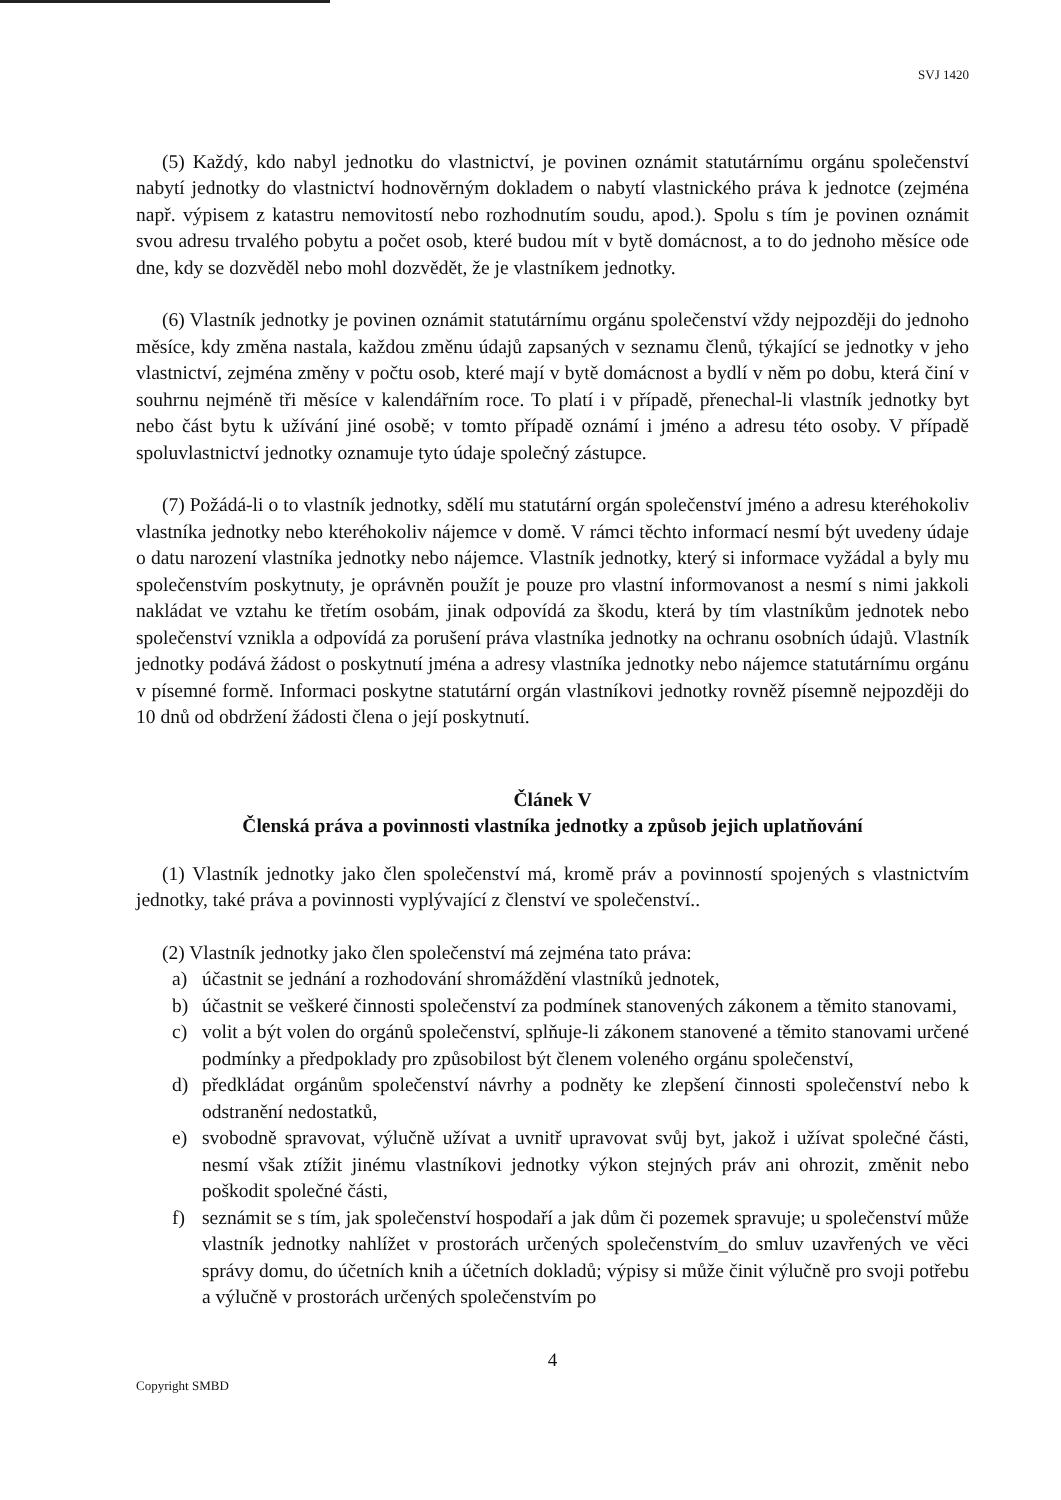SVJ 1420
(5) Každý, kdo nabyl jednotku do vlastnictví, je povinen oznámit statutárnímu orgánu společenství nabytí jednotky do vlastnictví hodnověrným dokladem o nabytí vlastnického práva k jednotce (zejména např. výpisem z katastru nemovitostí nebo rozhodnutím soudu, apod.). Spolu s tím je povinen oznámit svou adresu trvalého pobytu a počet osob, které budou mít v bytě domácnost, a to do jednoho měsíce ode dne, kdy se dozvěděl nebo mohl dozvědět, že je vlastníkem jednotky.
(6) Vlastník jednotky je povinen oznámit statutárnímu orgánu společenství vždy nejpozději do jednoho měsíce, kdy změna nastala, každou změnu údajů zapsaných v seznamu členů, týkající se jednotky v jeho vlastnictví, zejména změny v počtu osob, které mají v bytě domácnost a bydlí v něm po dobu, která činí v souhrnu nejméně tři měsíce v kalendářním roce. To platí i v případě, přenechal-li vlastník jednotky byt nebo část bytu k užívání jiné osobě; v tomto případě oznámí i jméno a adresu této osoby. V případě spoluvlastnictví jednotky oznamuje tyto údaje společný zástupce.
(7) Požádá-li o to vlastník jednotky, sdělí mu statutární orgán společenství jméno a adresu kteréhokoliv vlastníka jednotky nebo kteréhokoliv nájemce v domě. V rámci těchto informací nesmí být uvedeny údaje o datu narození vlastníka jednotky nebo nájemce. Vlastník jednotky, který si informace vyžádal a byly mu společenstvím poskytnuty, je oprávněn použít je pouze pro vlastní informovanost a nesmí s nimi jakkoli nakládat ve vztahu ke třetím osobám, jinak odpovídá za škodu, která by tím vlastníkům jednotek nebo společenství vznikla a odpovídá za porušení práva vlastníka jednotky na ochranu osobních údajů. Vlastník jednotky podává žádost o poskytnutí jména a adresy vlastníka jednotky nebo nájemce statutárnímu orgánu v písemné formě. Informaci poskytne statutární orgán vlastníkovi jednotky rovněž písemně nejpozději do 10 dnů od obdržení žádosti člena o její poskytnutí.
Článek V
Členská práva a povinnosti vlastníka jednotky a způsob jejich uplatňování
(1) Vlastník jednotky jako člen společenství má, kromě práv a povinností spojených s vlastnictvím jednotky, také práva a povinnosti vyplývající z členství ve společenství..
(2) Vlastník jednotky jako člen společenství má zejména tato práva:
a) účastnit se jednání a rozhodování shromáždění vlastníků jednotek,
b) účastnit se veškeré činnosti společenství za podmínek stanovených zákonem a těmito stanovami,
c) volit a být volen do orgánů společenství, splňuje-li zákonem stanovené a těmito stanovami určené podmínky a předpoklady pro způsobilost být členem voleného orgánu společenství,
d) předkládat orgánům společenství návrhy a podněty ke zlepšení činnosti společenství nebo k odstranění nedostatků,
e) svobodně spravovat, výlučně užívat a uvnitř upravovat svůj byt, jakož i užívat společné části, nesmí však ztížit jinému vlastníkovi jednotky výkon stejných práv ani ohrozit, změnit nebo poškodit společné části,
f) seznámit se s tím, jak společenství hospodaří a jak dům či pozemek spravuje; u společenství může vlastník jednotky nahlížet v prostorách určených společenstvím_do smluv uzavřených ve věci správy domu, do účetních knih a účetních dokladů; výpisy si může činit výlučně pro svoji potřebu a výlučně v prostorách určených společenstvím po
4
Copyright SMBD